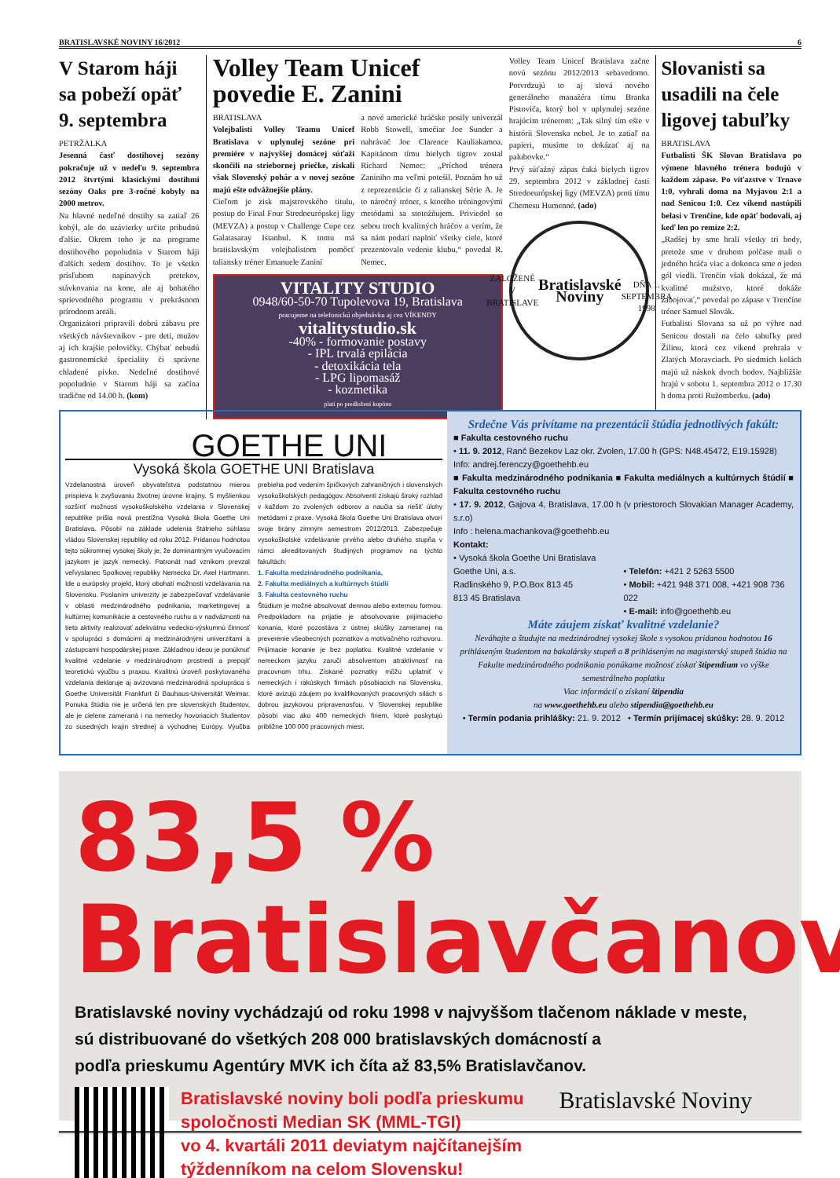BRATISLAVSKÉ NOVINY 16/2012 6
V Starom háji sa pobeží opäť 9. septembra
PETRŽALKA
Jesenná časť dostihovej sezóny pokračuje už v nedeľu 9. septembra 2012 štvrtými klasickými dostihmi sezóny Oaks pre 3-ročné kobyly na 2000 metrov.
Na hlavné nedeľné dostihy sa zatiaľ 26 kobýl, ale do uzávierky určite pribudnú ďalšie. Okrem toho je na programe dostihového popoludnia v Starom háji ďalších sedem dostihov. To je všetko prísľubom napínavých pretekov, stávkovania na kone, ale aj bohatého sprievodného programu v prekrásnom prírodnom areáli.
Organizátori pripravili dobrú zábavu pre všetkých návštevníkov - pre deti, mužov aj ich krajšie polovičky. Chýbať nebudú gastronomické špeciality či správne chladené pivko. Nedeľné dostihové popoludnie v Starom háji sa začína tradične od 14.00 h. (kom)
Volley Team Unicef povedie E. Zanini
BRATISLAVA
Volejbalisti Volley Teamu Unicef Bratislava v uplynulej sezóne pri premiére v najvyššej domácej súťaži skončili na striebornej priečke, získali však Slovenský pohár a v novej sezóne majú ešte odvážnejšie plány.
Cieľom je zisk majstrovského titulu, postup do Final Four Stredoeurópskej ligy (MEVZA) a postup v Challenge Cupe cez Galatasaray Istanbul. K tomu má bratislavským volejbalistom pomôcť taliansky tréner Emanuele Zanini
a nové americké hráčske posily univerzál Robb Stowell, smečiar Joe Sunder a nahrávač Joe Clarence Kauliakamoa. Kapitánom tímu bielych tigrov zostal Richard Nemec: „Príchod trénera Zaniniho ma veľmi potešil. Poznám ho už z reprezentácie či z talianskej Série A. Je to náročný tréner, s ktorého tréningovými metódami sa stotožňujem. Priviedol so sebou troch kvalitných hráčov a verím, že sa nám podarí naplniť všetky ciele, ktoré prezentovalo vedenie klubu,“ povedal R. Nemec.
VITALITY STUDIO
0948/60-50-70 Tupolevova 19, Bratislava
pracujeme na telefonickú objednávku aj cez VÍKENDY
vitalitystudio.sk
-40% - formovanie postavy
- IPL trvalá epilácia
- detoxikácia tela
- LPG lipomasáž
- kozmetika
platí po predložení kupónu
Volley Team Unicef Bratislava začne novú sezónu 2012/2013 sebavedomo. Potvrdzujú to aj slová nového generálneho manažéra tímu Branka Pistoviča, ktorý bol v uplynulej sezóne hrajúcim trénerom: „Tak silný tím ešte v histórii Slovenska nebol. Je to zatiaľ na papieri, musíme to dokázať aj na palubovke.“
Prvý súťažný zápas čaká bielych tigrov 29. septembra 2012 v základnej časti Stredoeurópskej ligy (MEVZA) proti tímu Chemesu Humenné. (ado)
ZALOŽENÉ V BRATISLAVE
Bratislavské Noviny
DŇA 1. SEPTEMBRA 1998
Slovanisti sa usadili na čele ligovej tabuľky
BRATISLAVA
Futbalisti ŠK Slovan Bratislava po výmene hlavného trénera bodujú v každom zápase. Po víťazstve v Trnave 1:0, vyhrali doma na Myjavou 2:1 a nad Senicou 1:0. Cez víkend nastúpili belasí v Trenčíne, kde opäť bodovali, aj keď len po remíze 2:2.
„Radšej by sme brali všetky tri body, pretože sme v druhom polčase mali o jedného hráča viac a dokonca sme o jeden gól viedli. Trenčín však dokázal, že má kvalitné mužstvo, ktoré dokáže zabojovať,“ povedal po zápase v Trenčíne tréner Samuel Slovák.
Futbalisti Slovana sa už po výhre nad Senicou dostali na čelo tabuľky pred Žilinu, ktorá cez víkend prehrala v Zlatých Moravciach. Po siedmich kolách majú už náskok dvoch bodov. Najbližšie hrajú v sobotu 1. septembra 2012 o 17.30 h doma proti Ružomberku. (ado)
GOETHE UNI
Vysoká škola GOETHE UNI Bratislava
Vzdelanostná úroveň obyvateľstva podstatnou mierou prispieva k zvyšovaniu životnej úrovne krajiny. S myšlienkou rozšíriť možnosti vysokoškolského vzdelania v Slovenskej republike prišla nová prestížna Vysoká škola Goethe Uni Bratislava. Pôsobí na základe udelenia štátneho súhlasu vládou Slovenskej republiky od roku 2012. Pridanou hodnotou tejto súkromnej vysokej školy je, že dominantným vyučovacím jazykom je jazyk nemecký. Patronát nad vznikom prevzal veľvyslanec Spolkovej republiky Nemecko Dr. Axel Hartmann. Ide o európsky projekt, ktorý obohatí možnosti vzdelávania na Slovensku. Poslaním univerzity je zabezpečovať vzdelávanie v oblasti medzinárodného podnikania, marketingovej a kultúrnej komunikácie a cestovného ruchu a v nadväznosti na tieto aktivity realizovať adekvátnu vedecko-výskumnú činnosť v spolupráci s domácimi aj medzinárodnými univerzitami a zástupcami hospodárskej praxe. Základnou ideou je ponúknuť kvalitné vzdelanie v medzinárodnom prostredí a prepojiť teoretickú výučbu s praxou. Kvalitnú úroveň poskytovaného vzdelania deklaruje aj avizovaná medzinárodná spolupráca s Goethe Universität Frankfurt či Bauhaus-Universität Weimar. Ponuka štúdia nie je určená len pre slovenských študentov, ale je cielene zameraná i na nemecky hovoriacich študentov zo susedných krajín strednej a východnej Európy. Výučba prebieha pod vedením špičkových zahraničných i slovenských vysokoškolských pedagógov. Absolventi získajú široký rozhlad v každom zo zvolených odborov a naučia sa riešiť úlohy metódami z praxe. Vysoká škola Goethe Uni Bratislava otvorí svoje brány zimným semestrom 2012/2013. Zabezpečuje vysokoškolské vzdelávanie prvého alebo druhého stupňa v rámci akreditovaných študijných programov na týchto fakultách:
1. Fakulta medzinárodného podnikania,
2. Fakulta mediálnych a kultúrnych štúdií
3. Fakulta cestovného ruchu
Štúdium je možné absolvovať dennou alebo externou formou. Predpokladom na prijatie je absolvovanie prijímacieho konania, ktoré pozostáva z ústnej skúšky zameranej na preverenie všeobecných poznatkov a motivačného rozhovoru. Prijímacie konanie je bez poplatku. Kvalitné vzdelanie v nemeckom jazyku zaručí absolventom atraktívnosť na pracovnom trhu. Získané poznatky môžu uplatniť v nemeckých i rakúskych firmách pôsobiacich na Slovensku, ktoré avizujú záujem po kvalifikovaných pracovných silách s dobrou jazykovou pripravenosťou. V Slovenskej republike pôsobí viac ako 400 nemeckých firiem, ktoré poskytujú približne 100 000 pracovných miest.
Srdečne Vás privítame na prezentácii štúdia jednotlivých fakúlt:
■ Fakulta cestovného ruchu
• 11. 9. 2012, Ranč Bezekov Laz okr. Zvolen, 17.00 h (GPS: N48.45472, E19.15928)
Info: andrej.ferenczy@goethehb.eu
■ Fakulta medzinárodného podnikania ■ Fakulta mediálnych a kultúrnych štúdií ■ Fakulta cestovného ruchu
• 17. 9. 2012, Gajova 4, Bratislava, 17.00 h (v priestoroch Slovakian Manager Academy, s.r.o)
Info : helena.machankova@goethehb.eu
Kontakt:
• Vysoká škola Goethe Uni Bratislava
Goethe Uni, a.s.
Radlinského 9, P.O.Box 813 45
813 45 Bratislava
• Telefón: +421 2 5263 5500
• Mobil: +421 948 371 008, +421 908 736 022
• E-mail: info@goethehb.eu
Máte záujem získať kvalitné vzdelanie?
Neváhajte a študujte na medzinárodnej vysokej škole s vysokou pridanou hodnotou 16 prihláseným študentom na bakalársky stupeň a 8 prihláseným na magisterský stupeň štúdia na Fakulte medzinárodného podnikania ponúkame možnosť získať štipendium vo výške semestrálneho poplatku
Viac informácií o získaní štipendia
na www.goethehb.eu alebo stipendia@goethehb.eu
• Termín podania prihlášky: 21. 9. 2012 • Termín prijímacej skúšky: 28. 9. 2012
83,5 % Bratislavčanov
Bratislavské noviny vychádzajú od roku 1998 v najvyššom tlačenom náklade v meste,
sú distribuované do všetkých 208 000 bratislavských domácností a
podľa prieskumu Agentúry MVK ich číta až 83,5% Bratislavčanov.
Bratislavské noviny boli podľa prieskumu
spoločnosti Median SK (MML-TGI)
vo 4. kvartáli 2011 deviatym najčítanejším
týždenníkom na celom Slovensku!
Bratislavské Noviny